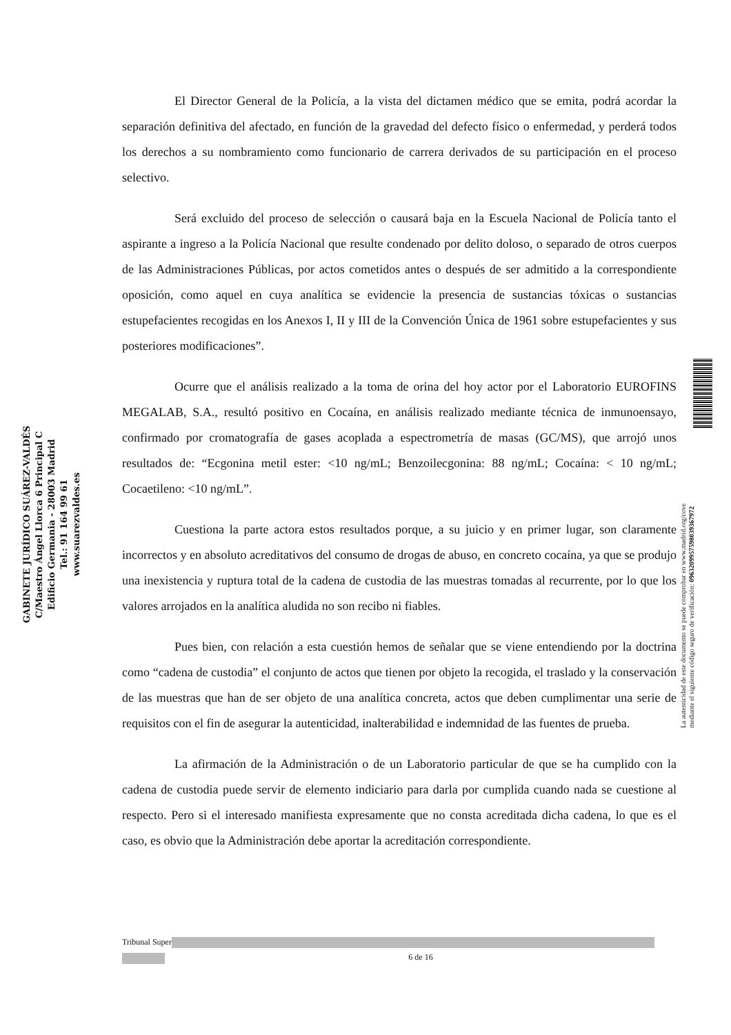GABINETE JURÍDICO SUÁREZ-VALDÉS
C/Maestro Ángel Llorca 6 Principal C
Edificio Germania - 28003 Madrid
Tel.: 91 164 99 61
www.suarezvaldes.es
El Director General de la Policía, a la vista del dictamen médico que se emita, podrá acordar la separación definitiva del afectado, en función de la gravedad del defecto físico o enfermedad, y perderá todos los derechos a su nombramiento como funcionario de carrera derivados de su participación en el proceso selectivo.
Será excluido del proceso de selección o causará baja en la Escuela Nacional de Policía tanto el aspirante a ingreso a la Policía Nacional que resulte condenado por delito doloso, o separado de otros cuerpos de las Administraciones Públicas, por actos cometidos antes o después de ser admitido a la correspondiente oposición, como aquel en cuya analítica se evidencie la presencia de sustancias tóxicas o sustancias estupefacientes recogidas en los Anexos I, II y III de la Convención Única de 1961 sobre estupefacientes y sus posteriores modificaciones”.
Ocurre que el análisis realizado a la toma de orina del hoy actor por el Laboratorio EUROFINS MEGALAB, S.A., resultó positivo en Cocaína, en análisis realizado mediante técnica de inmunoensayo, confirmado por cromatografía de gases acoplada a espectrometría de masas (GC/MS), que arrojó unos resultados de: “Ecgonina metil ester: <10 ng/mL; Benzoilecgonina: 88 ng/mL; Cocaína: < 10 ng/mL; Cocaetileno: <10 ng/mL”.
Cuestiona la parte actora estos resultados porque, a su juicio y en primer lugar, son claramente incorrectos y en absoluto acreditativos del consumo de drogas de abuso, en concreto cocaína, ya que se produjo una inexistencia y ruptura total de la cadena de custodia de las muestras tomadas al recurrente, por lo que los valores arrojados en la analítica aludida no son recibo ni fiables.
Pues bien, con relación a esta cuestión hemos de señalar que se viene entendiendo por la doctrina como “cadena de custodia” el conjunto de actos que tienen por objeto la recogida, el traslado y la conservación de las muestras que han de ser objeto de una analítica concreta, actos que deben cumplimentar una serie de requisitos con el fin de asegurar la autenticidad, inalterabilidad e indemnidad de las fuentes de prueba.
La afirmación de la Administración o de un Laboratorio particular de que se ha cumplido con la cadena de custodia puede servir de elemento indiciario para darla por cumplida cuando nada se cuestione al respecto. Pero si el interesado manifiesta expresamente que no consta acreditada dicha cadena, lo que es el caso, es obvio que la Administración debe aportar la acreditación correspondiente.
La autenticidad de este documento se puede comprobar en www.madrid.org/cove
mediante el siguiente código seguro de verificación: 0963209957598039367972
Tribunal Super
6 de 16